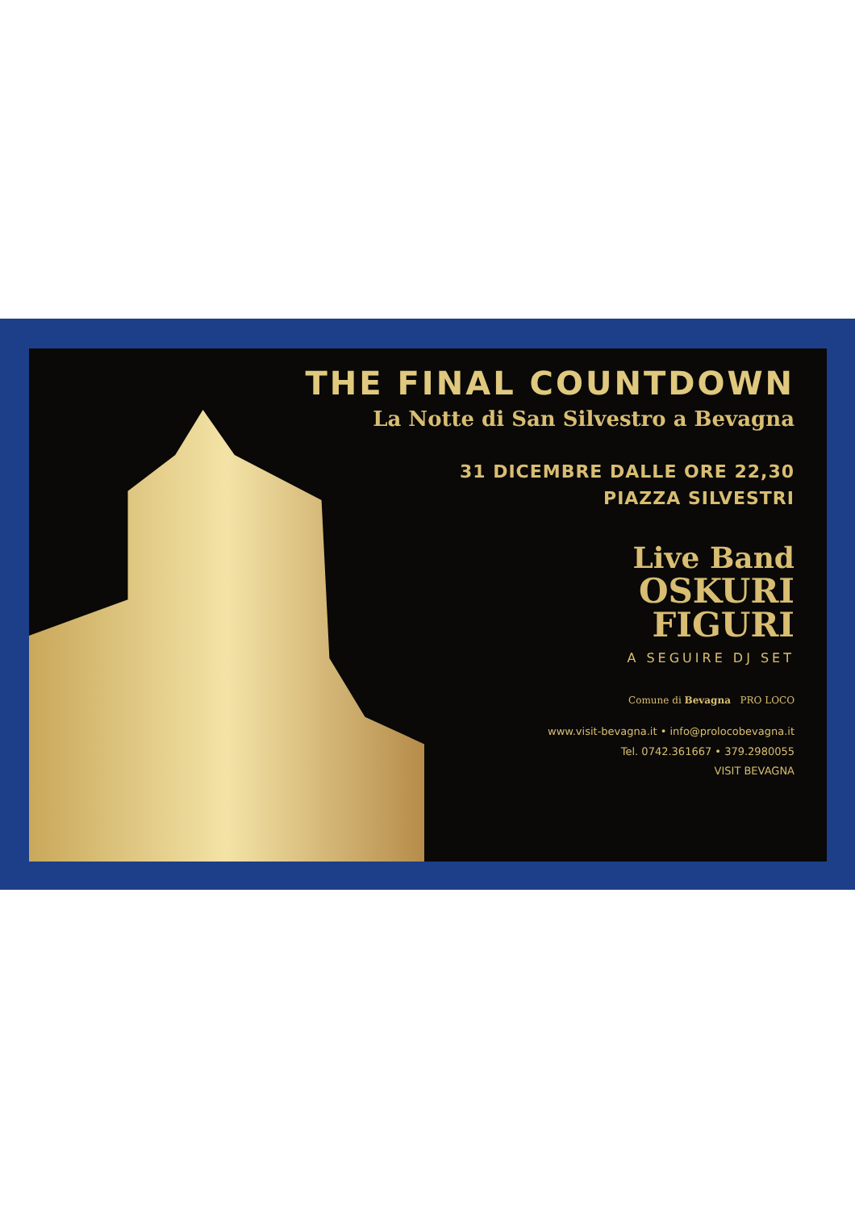THE FINAL COUNTDOWN
La Notte di San Silvestro a Bevagna
31 DICEMBRE DALLE ORE 22,30
PIAZZA SILVESTRI
Live Band
OSKURI
FIGURI
A SEGUIRE DJ SET
Comune di Bevagna PRO LOCO
www.visit-bevagna.it • info@prolocobevagna.it
Tel. 0742.361667 • 379.2980055
VISIT BEVAGNA